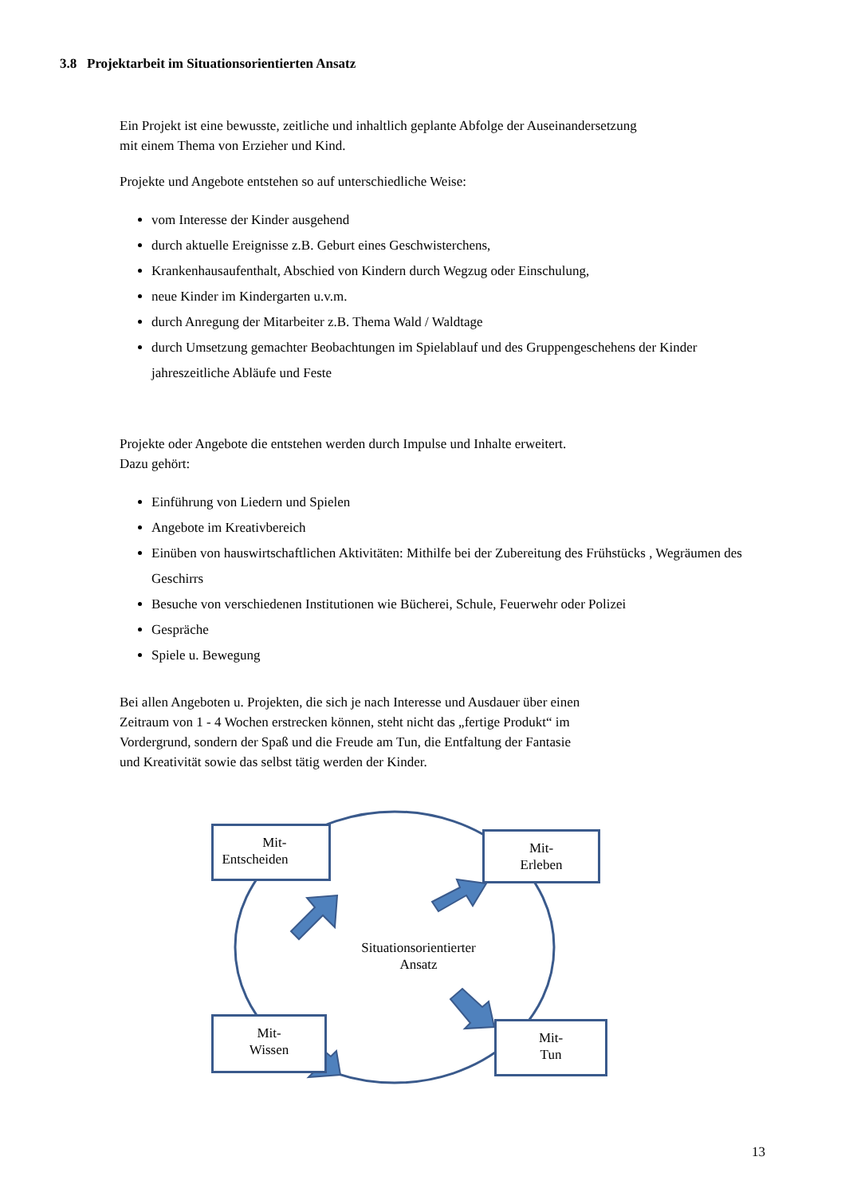3.8 Projektarbeit im Situationsorientierten Ansatz
Ein Projekt ist eine bewusste, zeitliche und inhaltlich geplante Abfolge der Auseinandersetzung
mit einem Thema von Erzieher und Kind.
Projekte und Angebote entstehen so auf unterschiedliche Weise:
vom Interesse der Kinder ausgehend
durch aktuelle Ereignisse z.B. Geburt eines Geschwisterchens,
Krankenhausaufenthalt, Abschied von Kindern durch Wegzug oder Einschulung,
neue Kinder im Kindergarten u.v.m.
durch Anregung der Mitarbeiter z.B. Thema Wald / Waldtage
durch Umsetzung gemachter Beobachtungen im Spielablauf und des Gruppengeschehens der Kinder jahreszeitliche Abläufe und Feste
Projekte oder Angebote die entstehen werden durch Impulse und Inhalte erweitert.
Dazu gehört:
Einführung von Liedern und Spielen
Angebote im Kreativbereich
Einüben von hauswirtschaftlichen Aktivitäten: Mithilfe bei der Zubereitung des Frühstücks , Wegräumen des Geschirrs
Besuche von verschiedenen Institutionen wie Bücherei, Schule, Feuerwehr oder Polizei
Gespräche
Spiele u. Bewegung
Bei allen Angeboten u. Projekten, die sich je nach Interesse und Ausdauer über einen
Zeitraum von 1 - 4 Wochen erstrecken können, steht nicht das „fertige Produkt“ im
Vordergrund, sondern der Spaß und die Freude am Tun, die Entfaltung der Fantasie
und Kreativität sowie das selbst tätig werden der Kinder.
Mit-
Entscheiden
Mit-
Erleben
Situationsorientierter
Ansatz
Mit-
Wissen
Mit-
Tun
13